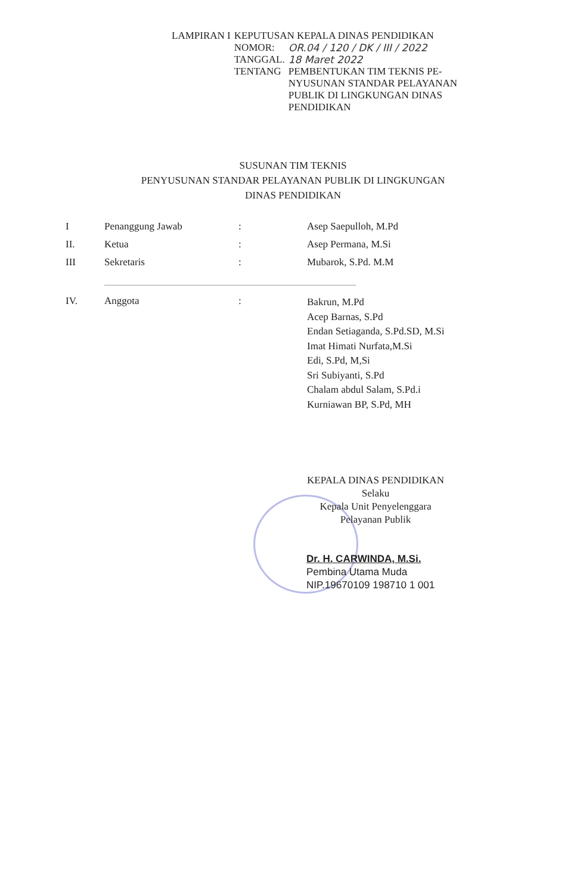| LAMPIRAN I | KEPUTUSAN KEPALA DINAS PENDIDIKAN | |
| | NOMOR: | OR.04 / 120 / DK / III / 2022 |
| | TANGGAL. | 18 Maret 2022 |
| | TENTANG | PEMBENTUKAN TIM TEKNIS PE- NYUSUNAN STANDAR PELAYANAN PUBLIK DI LINGKUNGAN DINAS PENDIDIKAN |
SUSUNAN TIM TEKNIS
PENYUSUNAN STANDAR PELAYANAN PUBLIK DI LINGKUNGAN
DINAS PENDIDIKAN
| I | Penanggung Jawab | : | Asep Saepulloh, M.Pd |
| II. | Ketua | : | Asep Permana, M.Si |
| III | Sekretaris | : | Mubarok, S.Pd. M.M |
| IV. | Anggota | : | Bakrun, M.Pd Acep Barnas, S.Pd Endan Setiaganda, S.Pd.SD, M.Si Imat Himati Nurfata,M.Si Edi, S.Pd, M,Si Sri Subiyanti, S.Pd Chalam abdul Salam, S.Pd.i Kurniawan BP, S.Pd, MH |
KEPALA DINAS PENDIDIKAN
Selaku
Kepala Unit Penyelenggara
Pelayanan Publik
Dr. H. CARWINDA, M.Si.
Pembina Utama Muda
NIP.19670109 198710 1 001